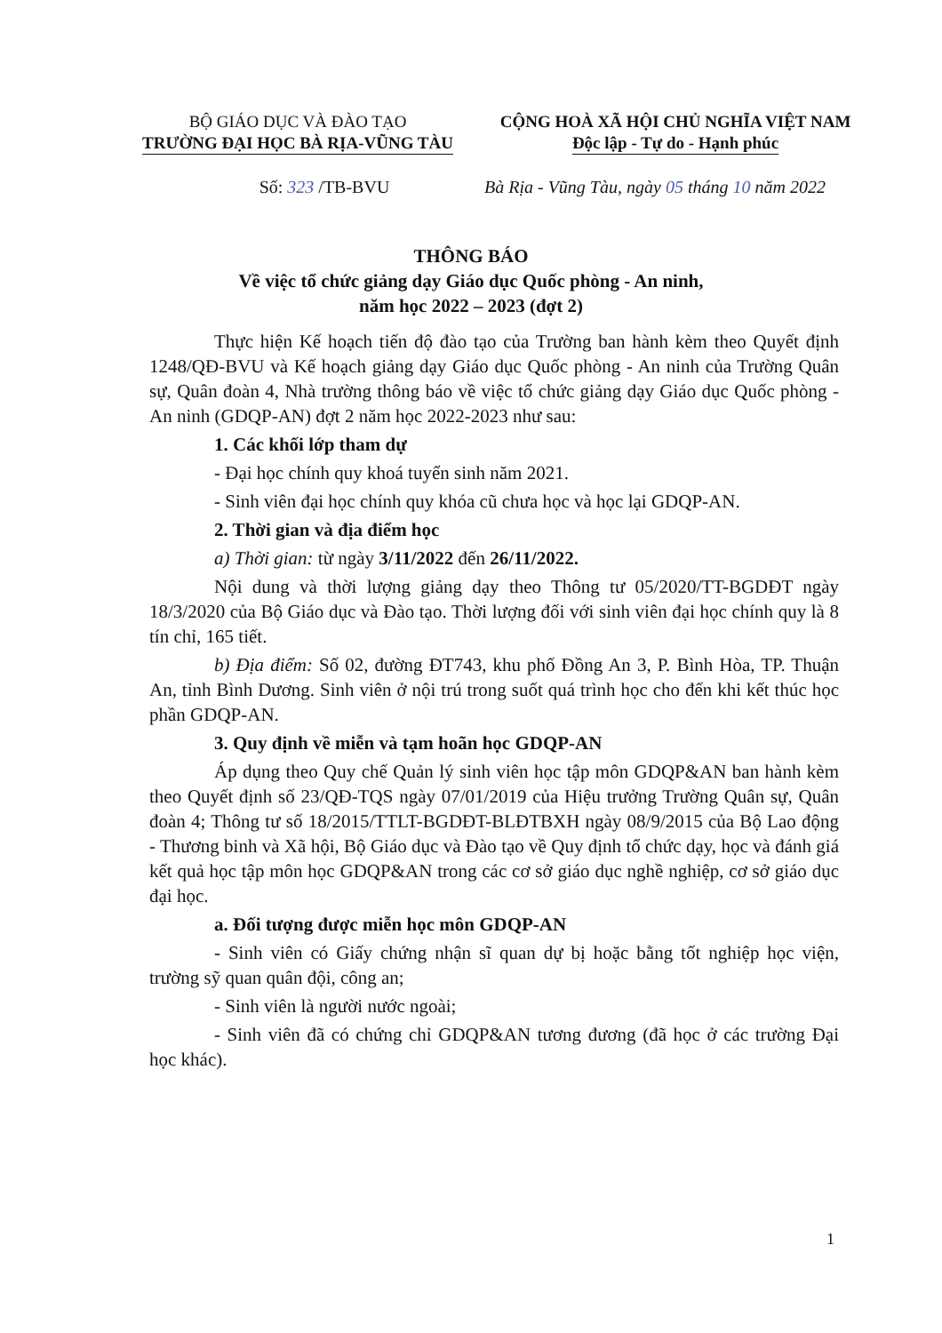BỘ GIÁO DỤC VÀ ĐÀO TẠO
TRƯỜNG ĐẠI HỌC BÀ RỊA-VŨNG TÀU
CỘNG HOÀ XÃ HỘI CHỦ NGHĨA VIỆT NAM
Độc lập - Tự do - Hạnh phúc
Số: 323 /TB-BVU Bà Rịa - Vũng Tàu, ngày 05 tháng 10 năm 2022
THÔNG BÁO
Về việc tổ chức giảng dạy Giáo dục Quốc phòng - An ninh,
năm học 2022 – 2023 (đợt 2)
Thực hiện Kế hoạch tiến độ đào tạo của Trường ban hành kèm theo Quyết định 1248/QĐ-BVU và Kế hoạch giảng dạy Giáo dục Quốc phòng - An ninh của Trường Quân sự, Quân đoàn 4, Nhà trường thông báo về việc tổ chức giảng dạy Giáo dục Quốc phòng - An ninh (GDQP-AN) đợt 2 năm học 2022-2023 như sau:
1. Các khối lớp tham dự
- Đại học chính quy khoá tuyển sinh năm 2021.
- Sinh viên đại học chính quy khóa cũ chưa học và học lại GDQP-AN.
2. Thời gian và địa điểm học
a) Thời gian: từ ngày 3/11/2022 đến 26/11/2022.
Nội dung và thời lượng giảng dạy theo Thông tư 05/2020/TT-BGDĐT ngày 18/3/2020 của Bộ Giáo dục và Đào tạo. Thời lượng đối với sinh viên đại học chính quy là 8 tín chỉ, 165 tiết.
b) Địa điểm: Số 02, đường ĐT743, khu phố Đồng An 3, P. Bình Hòa, TP. Thuận An, tỉnh Bình Dương. Sinh viên ở nội trú trong suốt quá trình học cho đến khi kết thúc học phần GDQP-AN.
3. Quy định về miễn và tạm hoãn học GDQP-AN
Áp dụng theo Quy chế Quản lý sinh viên học tập môn GDQP&AN ban hành kèm theo Quyết định số 23/QĐ-TQS ngày 07/01/2019 của Hiệu trưởng Trường Quân sự, Quân đoàn 4; Thông tư số 18/2015/TTLT-BGDĐT-BLĐTBXH ngày 08/9/2015 của Bộ Lao động - Thương binh và Xã hội, Bộ Giáo dục và Đào tạo về Quy định tổ chức dạy, học và đánh giá kết quả học tập môn học GDQP&AN trong các cơ sở giáo dục nghề nghiệp, cơ sở giáo dục đại học.
a. Đối tượng được miễn học môn GDQP-AN
- Sinh viên có Giấy chứng nhận sĩ quan dự bị hoặc bằng tốt nghiệp học viện, trường sỹ quan quân đội, công an;
- Sinh viên là người nước ngoài;
- Sinh viên đã có chứng chỉ GDQP&AN tương đương (đã học ở các trường Đại học khác).
1